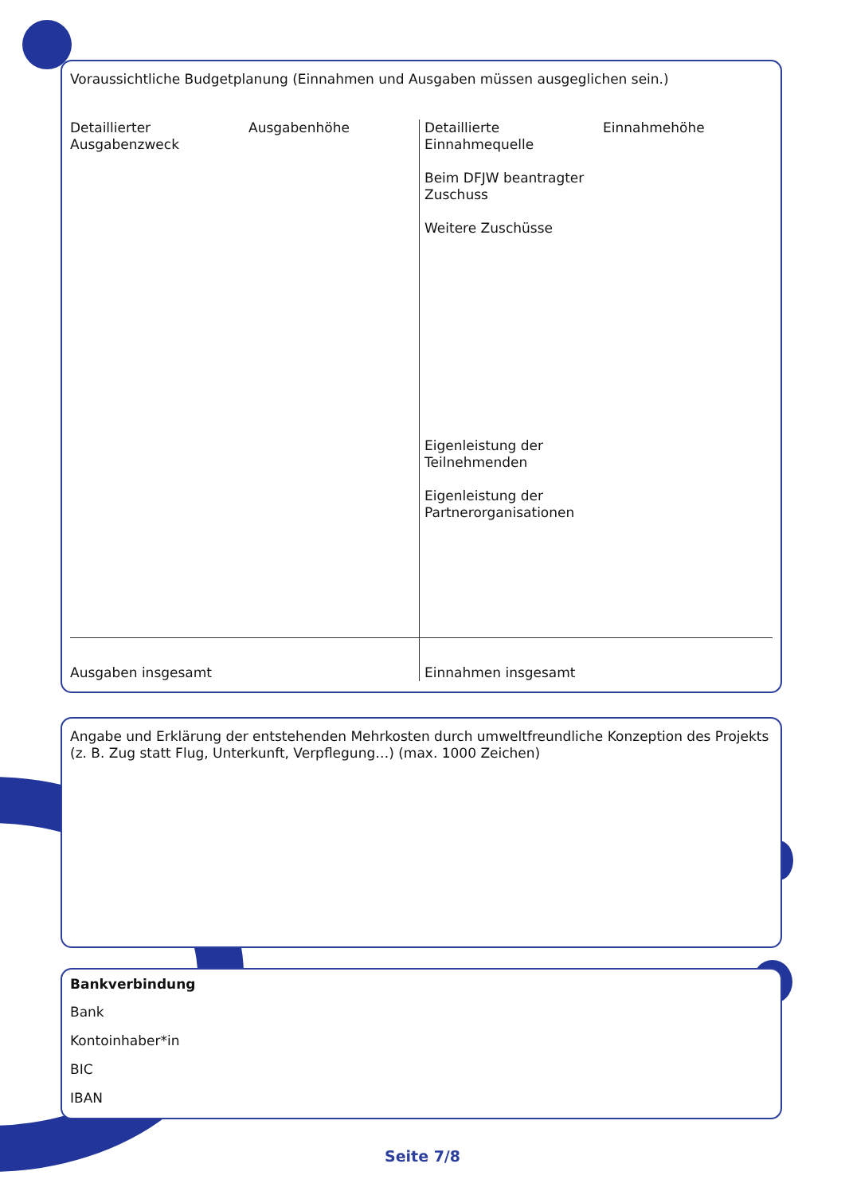Voraussichtliche Budgetplanung (Einnahmen und Ausgaben müssen ausgeglichen sein.)
| Detaillierter Ausgabenzweck | Ausgabenhöhe | Detaillierte Einnahmequelle Beim DFJW beantragter Zuschuss Weitere Zuschüsse Eigenleistung der Teilnehmenden Eigenleistung der Partnerorganisationen | Einnahmehöhe |
| Ausgaben insgesamt | | Einnahmen insgesamt | |
Angabe und Erklärung der entstehenden Mehrkosten durch umweltfreundliche Konzeption des Projekts (z. B. Zug statt Flug, Unterkunft, Verpflegung…) (max. 1000 Zeichen)
Bankverbindung
Bank
Kontoinhaber*in
BIC
IBAN
Seite 7/8